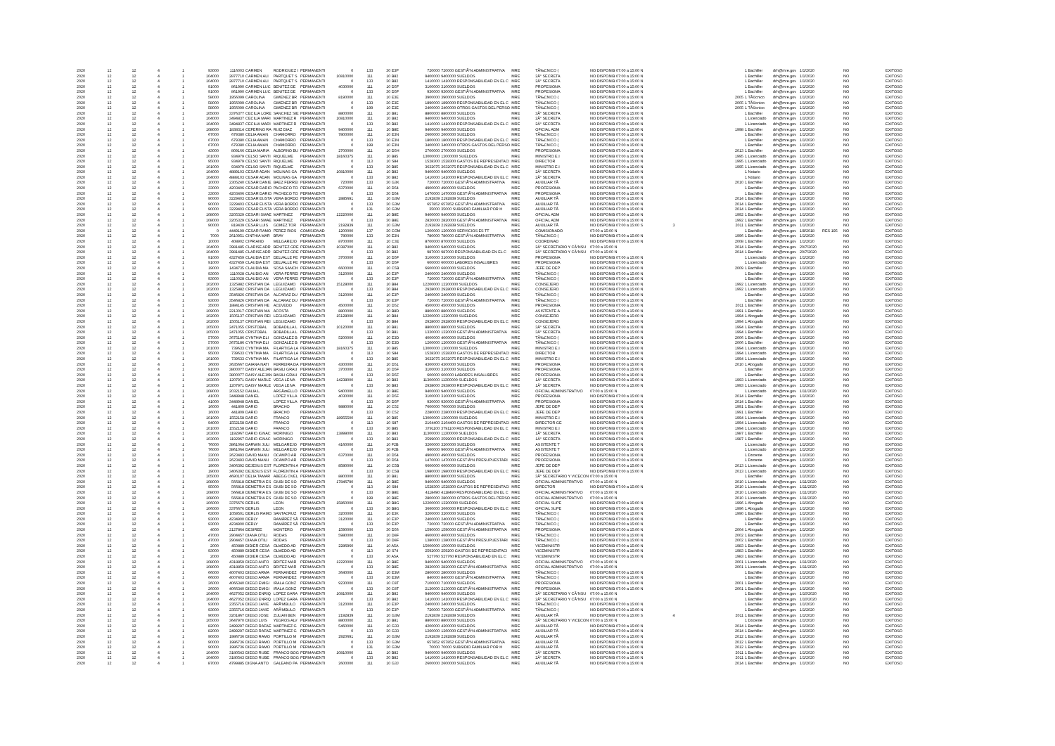| 2020 | 12 | 12 | 4 | 1 | 93000 | 1116003 | CARMEN | RODRIGUEZ I | PERMANENTI | 0 | 133 | 30 E3P | 720000 | 720000 GESTIÃ“N ADMINISTRATIVA | MRE | TÃ‰CNICO ( | NO DISPONIB 07:00 a 15:00 N | | | 1 Bachiller | drh@mre.gov | 1/1/2020 | | NO | EXITOSO |
| 2020 | 12 | 12 | 4 | 1 | 104000 | 2877710 | CARMEN ALI | PARTQUET S | PERMANENTI | 10810000 | 111 | 10 B82 | 9400000 | 9400000 SUELDOS | MRE | 2Â° SECRETA | NO DISPONIB 07:00 a 15:00 N | | | 1 Bachiller | drh@mre.gov | 1/1/2020 | | NO | EXITOSO |
| 2020 | 12 | 12 | 4 | 1 | 104000 | 2877710 | CARMEN ALI | PARTQUET S | PERMANENTI | 0 | 133 | 30 B82 | 1410000 | 1410000 RESPONSABILIDAD EN EL C | MRE | 2Â° SECRETA | NO DISPONIB 07:00 a 15:00 N | | | 1 Bachiller | drh@mre.gov | 1/1/2020 | | NO | EXITOSO |
| 2020 | 12 | 12 | 4 | 1 | 91000 | 861990 | CARMEN LUC | BENITEZ DE | PERMANENTI | 4030000 | 111 | 10 D5F | 3100000 | 3100000 SUELDOS | MRE | PROFESIONA | NO DISPONIB 07:00 a 15:00 N | | | 1 Bachiller | drh@mre.gov | 1/1/2020 | | NO | EXITOSO |
| 2020 | 12 | 12 | 4 | 1 | 91000 | 861990 | CARMEN LUC | BENITEZ DE | PERMANENTI | 0 | 133 | 30 D5F | 930000 | 930000 GESTIÃ“N ADMINISTRATIVA | MRE | PROFESIONA | NO DISPONIB 07:00 a 15:00 N | | | 1 Bachiller | drh@mre.gov | 1/1/2020 | | NO | EXITOSO |
| 2020 | 12 | 12 | 4 | 1 | 58000 | 1956099 | CAROLINA | GIMENEZ BR | PERMANENTI | 8190000 | 111 | 10 E3E | 3900000 | 3900000 SUELDOS | MRE | TÃ‰CNICO ( | NO DISPONIB 07:00 a 15:00 N | | 2005 | 1 TÃ©cnico | drh@mre.gov | 1/1/2020 | | NO | EXITOSO |
| 2020 | 12 | 12 | 4 | 1 | 58000 | 1956099 | CAROLINA | GIMENEZ BR | PERMANENTI | 0 | 133 | 30 E3E | 1890000 | 1890000 RESPONSABILIDAD EN EL C | MRE | TÃ‰CNICO ( | NO DISPONIB 07:00 a 15:00 N | | 2005 | 1 TÃ©cnico | drh@mre.gov | 1/1/2020 | | NO | EXITOSO |
| 2020 | 12 | 12 | 4 | 1 | 58000 | 1956099 | CAROLINA | GIMENEZ BR | PERMANENTI | 0 | 199 | 10 E3E | 2400000 | 2400000 OTROS GASTOS DEL PERSO | MRE | TÃ‰CNICO ( | NO DISPONIB 07:00 a 15:00 N | | 2005 | 1 TÃ©cnico | drh@mre.gov | 1/1/2020 | | NO | EXITOSO |
| 2020 | 12 | 12 | 4 | 1 | 105000 | 3376377 | CECILIA LORE | SANCHEZ SIE | PERMANENTI | 8800000 | 111 | 10 B81 | 8800000 | 8800000 SUELDOS | MRE | 3Â° SECRETA | NO DISPONIB 07:00 a 15:00 N | | | 1 Bachiller | drh@mre.gov | 1/1/2020 | | NO | EXITOSO |
| 2020 | 12 | 12 | 4 | 1 | 104000 | 3494837 | CECILIA MARI | MARTINEZ R | PERMANENTI | 10810000 | 111 | 10 B82 | 9400000 | 9400000 SUELDOS | MRE | 2Â° SECRETA | NO DISPONIB 07:00 a 15:00 N | | | 1 Licenciado | drh@mre.gov | 1/1/2020 | | NO | EXITOSO |
| 2020 | 12 | 12 | 4 | 1 | 104000 | 3494837 | CECILIA MARI | MARTINEZ R | PERMANENTI | 0 | 133 | 30 B82 | 1410000 | 1410000 RESPONSABILIDAD EN EL C | MRE | 2Â° SECRETA | NO DISPONIB 07:00 a 15:00 N | | | 1 Licenciado | drh@mre.gov | 1/1/2020 | | NO | EXITOSO |
| 2020 | 12 | 12 | 4 | 1 | 108000 | 1838314 | CEFERINO RA | RUIZ DIAZ | PERMANENTI | 9400000 | 111 | 10 B8E | 9400000 | 9400000 SUELDOS | MRE | OFICIAL ADM | NO DISPONIB 07:00 a 15:00 N | | 1998 | 1 Bachiller | drh@mre.gov | 1/1/2020 | | NO | EXITOSO |
| 2020 | 12 | 12 | 4 | 1 | 67000 | 679380 | CELIA AMAN | CHAMORRO | PERMANENTI | 7800000 | 111 | 10 E3N | 2600000 | 2600000 SUELDOS | MRE | TÃ‰CNICO ( | NO DISPONIB 07:00 a 15:00 N | | | 1 Bachiller | drh@mre.gov | 1/1/2020 | | NO | EXITOSO |
| 2020 | 12 | 12 | 4 | 1 | 67000 | 679380 | CELIA AMAN | CHAMORRO | PERMANENTI | 0 | 133 | 30 E3N | 1800000 | 1800000 RESPONSABILIDAD EN EL C | MRE | TÃ‰CNICO ( | NO DISPONIB 07:00 a 15:00 N | | | 1 Bachiller | drh@mre.gov | 1/1/2020 | | NO | EXITOSO |
| 2020 | 12 | 12 | 4 | 1 | 67000 | 679380 | CELIA AMAN | CHAMORRO | PERMANENTI | 0 | 199 | 10 E3N | 3400000 | 3400000 OTROS GASTOS DEL PERSO | MRE | TÃ‰CNICO ( | NO DISPONIB 07:00 a 15:00 N | | | 1 Bachiller | drh@mre.gov | 1/1/2020 | | NO | EXITOSO |
| 2020 | 12 | 12 | 4 | 1 | 43000 | 809166 | CELIA MARIA | ALBORNO BU | PERMANENTI | 2700000 | 111 | 10 D5H | 2700000 | 2700000 SUELDOS | MRE | PROFESIONA | NO DISPONIB 07:00 a 15:00 N | | 2013 | 1 Bachiller | drh@mre.gov | 1/1/2020 | | NO | EXITOSO |
| 2020 | 12 | 12 | 4 | 1 | 101000 | 934979 | CELSO SANTI | RIQUELME | PERMANENTI | 18160375 | 111 | 10 B85 | 13000000 | 13000000 SUELDOS | MRE | MINISTRO E.I | NO DISPONIB 07:00 a 15:00 N | | 1995 | 1 Licenciado | drh@mre.gov | 1/1/2020 | | NO | EXITOSO |
| 2020 | 12 | 12 | 4 | 1 | 95000 | 934979 | CELSO SANTI | RIQUELME | PERMANENTI | 0 | 113 | 10 S84 | 1528300 | 1528300 GASTOS DE REPRESENTACI | MRE | DIRECTOR | NO DISPONIB 07:00 a 15:00 N | | 1995 | 1 Licenciado | drh@mre.gov | 1/1/2020 | | NO | EXITOSO |
| 2020 | 12 | 12 | 4 | 1 | 101000 | 934979 | CELSO SANTI | RIQUELME | PERMANENTI | 0 | 133 | 30 B85 | 3632075 | 3632075 RESPONSABILIDAD EN EL C | MRE | MINISTRO E.I | NO DISPONIB 07:00 a 15:00 N | | 1995 | 1 Licenciado | drh@mre.gov | 1/1/2020 | | NO | EXITOSO |
| 2020 | 12 | 12 | 4 | 1 | 104000 | 4889103 | CESAR ADAN | MOLINAS GA | PERMANENTI | 10810000 | 111 | 10 B82 | 9400000 | 9400000 SUELDOS | MRE | 2Â° SECRETA | NO DISPONIB 07:00 a 15:00 N | | | 1 Notario | drh@mre.gov | 1/1/2020 | | NO | EXITOSO |
| 2020 | 12 | 12 | 4 | 1 | 104000 | 4889103 | CESAR ADAN | MOLINAS GA | PERMANENTI | 0 | 133 | 30 B82 | 1410000 | 1410000 RESPONSABILIDAD EN EL C | MRE | 2Â° SECRETA | NO DISPONIB 07:00 a 15:00 N | | | 1 Notario | drh@mre.gov | 1/1/2020 | | NO | EXITOSO |
| 2020 | 12 | 12 | 4 | 1 | 10000 | 2305240 | CESAR DANIE | BAEZ FERREI | PERMANENTI | 720000 | 133 | 30 G3K | 720000 | 720000 GESTIÃ“N ADMINISTRATIVA | MRE | AUXILIAR TÃ | NO DISPONIB 07:00 a 15:00 N | | 2010 | 1 Bachiller | drh@mre.gov | 1/1/2020 | | NO | EXITOSO |
| 2020 | 12 | 12 | 4 | 1 | 33000 | 4203406 | CESAR DARIO | PACHECO TO | PERMANENTI | 6370000 | 111 | 10 D54 | 4900000 | 4900000 SUELDOS | MRE | PROFESIONA | NO DISPONIB 07:00 a 15:00 N | | | 1 Bachiller | drh@mre.gov | 1/1/2020 | | NO | EXITOSO |
| 2020 | 12 | 12 | 4 | 1 | 33000 | 4203406 | CESAR DARIO | PACHECO TO | PERMANENTI | 0 | 133 | 30 D54 | 1470000 | 1470000 GESTIÃ“N ADMINISTRATIVA | MRE | PROFESIONA | NO DISPONIB 07:00 a 15:00 N | | | 1 Bachiller | drh@mre.gov | 1/1/2020 | | NO | EXITOSO |
| 2020 | 12 | 12 | 4 | 1 | 90000 | 3229403 | CESAR EUSTA | VERA BORDO | PERMANENTI | 2885691 | 111 | 10 G3M | 2192839 | 2192839 SUELDOS | MRE | AUXILIAR TÃ | NO DISPONIB 07:00 a 15:00 N | | 2014 | 1 Bachiller | drh@mre.gov | 1/1/2020 | | NO | EXITOSO |
| 2020 | 12 | 12 | 4 | 1 | 90000 | 3229403 | CESAR EUSTA | VERA BORDO | PERMANENTI | 0 | 133 | 30 G3M | 657852 | 657852 GESTIÃ“N ADMINISTRATIVA | MRE | AUXILIAR TÃ | NO DISPONIB 07:00 a 15:00 N | | 2014 | 1 Bachiller | drh@mre.gov | 1/1/2020 | | NO | EXITOSO |
| 2020 | 12 | 12 | 4 | 1 | 90000 | 3229403 | CESAR EUSTA | VERA BORDO | PERMANENTI | 0 | 131 | 30 G3M | 35000 | 35000 SUBSIDIO FAMILIAR POR H | MRE | AUXILIAR TÃ | NO DISPONIB 07:00 a 15:00 N | | 2014 | 1 Bachiller | drh@mre.gov | 1/1/2020 | | NO | EXITOSO |
| 2020 | 12 | 12 | 4 | 1 | 108000 | 3205329 | CESAR ISMAE | MARTINEZ | PERMANENTI | 12220000 | 111 | 10 B8E | 9400000 | 9400000 SUELDOS | MRE | OFICIAL ADM | NO DISPONIB 07:00 a 15:00 N | | 1992 | 1 Bachiller | drh@mre.gov | 1/1/2020 | | NO | EXITOSO |
| 2020 | 12 | 12 | 4 | 1 | 108000 | 3205329 | CESAR ISMAE | MARTINEZ | PERMANENTI | 0 | 133 | 30 B8E | 2820000 | 2820000 GESTIÃ“N ADMINISTRATIVA | MRE | OFICIAL ADM | NO DISPONIB 07:00 a 15:00 N | | 1992 | 1 Bachiller | drh@mre.gov | 1/1/2020 | | NO | EXITOSO |
| 2020 | 12 | 12 | 4 | 1 | 90000 | 819439 | CESAR LUIS | GOMEZ TOR | PERMANENTI | 2192839 | 111 | 10 G3M | 2192839 | 2192839 SUELDOS | MRE | AUXILIAR TÃ | NO DISPONIB 07:00 a 15:00 S | 3 | 2011 | 1 Bachiller | drh@mre.gov | 1/1/2020 | | NO | EXITOSO |
| 2020 | 12 | 12 | 4 | 1 | 0 | 4449199 | CESAR RAMO | PEREZ RIOS | COMISIONAD | 1200000 | 137 | 30 COM | 1200000 | 1200000 SERVICIOS ES TT | MRE | COMISIONADO | 07:00 a 15:00 N | | | 1 Bachiller | drh@mre.gov | 1/8/2018 | RES 195 | NO | EXITOSO |
| 2020 | 12 | 12 | 4 | 1 | 7000 | 2610951 | CINTHIA MAR | BRAY | PERMANENTI | 780000 | 133 | 30 E3N | 780000 | 780000 GESTIÃ“N ADMINISTRATIVA | MRE | TÃ‰CNICO ( | NO DISPONIB 07:00 a 15:00 N | | 1996 | 1 Bachiller | drh@mre.gov | 1/1/2020 | | NO | EXITOSO |
| 2020 | 12 | 12 | 4 | 1 | 10000 | 408902 | CIPRIANO | MELGAREJO | PERMANENTI | 8700000 | 111 | 10 C3E | 8700000 | 8700000 SUELDOS | MRE | COORDINAD | NO DISPONIB 07:00 a 15:00 N | | 2008 | 1 Bachiller | drh@mre.gov | 1/1/2020 | | NO | EXITOSO |
| 2020 | 12 | 12 | 4 | 1 | 104000 | 3981485 | CLARISE ADR | BENITEZ GRE | PERMANENTI | 10387000 | 111 | 10 B82 | 9400000 | 9400000 SUELDOS | MRE | 2Â° SECRETARIO Y CÃ“NSU | 07:00 a 15:00 N | | 2014 | 1 Bachiller | drh@mre.gov | 20/7/2020 | | NO | EXITOSO |
| 2020 | 12 | 12 | 4 | 1 | 104000 | 3981485 | CLARISE ADR | BENITEZ GRE | PERMANENTI | 0 | 133 | 30 B82 | 987000 | 987000 RESPONSABILIDAD EN EL C | MRE | 2Â° SECRETARIO Y CÃ“NSU | 07:00 a 15:00 N | | 2014 | 1 Bachiller | drh@mre.gov | 20/7/2020 | | NO | EXITOSO |
| 2020 | 12 | 12 | 4 | 1 | 91000 | 4327459 | CLAUDIA EST | DELVALLE FE | PERMANENTI | 3700000 | 111 | 10 D5F | 3100000 | 3100000 SUELDOS | MRE | PROFESIONA | NO DISPONIB 07:00 a 15:00 N | | | 1 Licenciado | drh@mre.gov | 1/1/2020 | | NO | EXITOSO |
| 2020 | 12 | 12 | 4 | 1 | 91000 | 4327459 | CLAUDIA EST | DELVALLE FE | PERMANENTI | 0 | 133 | 30 D5F | 600000 | 600000 LABORES INSALUBRES | MRE | PROFESIONA | NO DISPONIB 07:00 a 15:00 N | | | 1 Licenciado | drh@mre.gov | 1/1/2020 | | NO | EXITOSO |
| 2020 | 12 | 12 | 4 | 1 | 19000 | 1434735 | CLAUDIA MA | SOSA SANCH | PERMANENTI | 6600000 | 111 | 10 C5B | 6600000 | 6600000 SUELDOS | MRE | JEFE DE DEP | NO DISPONIB 07:00 a 15:00 N | | 2009 | 1 Bachiller | drh@mre.gov | 1/1/2020 | | NO | EXITOSO |
| 2020 | 12 | 12 | 4 | 1 | 93000 | 1110028 | CLAUDIO AN | VERA FERREI | PERMANENTI | 3120000 | 111 | 10 E3P | 2400000 | 2400000 SUELDOS | MRE | TÃ‰CNICO ( | NO DISPONIB 07:00 a 15:00 N | | | 1 Bachiller | drh@mre.gov | 1/1/2020 | | NO | EXITOSO |
| 2020 | 12 | 12 | 4 | 1 | 93000 | 1110028 | CLAUDIO AN | VERA FERREI | PERMANENTI | 0 | 133 | 30 E3P | 720000 | 720000 GESTIÃ“N ADMINISTRATIVA | MRE | TÃ‰CNICO ( | NO DISPONIB 07:00 a 15:00 N | | | 1 Bachiller | drh@mre.gov | 1/1/2020 | | NO | EXITOSO |
| 2020 | 12 | 12 | 4 | 1 | 102000 | 1325882 | CRISTIAN DA | LEGUIZAMO | PERMANENTI | 15128000 | 111 | 10 B84 | 12200000 | 12200000 SUELDOS | MRE | CONSEJERO | NO DISPONIB 07:00 a 15:00 N | | 1992 | 1 Licenciado | drh@mre.gov | 1/1/2020 | | NO | EXITOSO |
| 2020 | 12 | 12 | 4 | 1 | 102000 | 1325882 | CRISTIAN DA | LEGUIZAMO | PERMANENTI | 0 | 133 | 30 B84 | 2928000 | 2928000 RESPONSABILIDAD EN EL C | MRE | CONSEJERO | NO DISPONIB 07:00 a 15:00 N | | 1992 | 1 Licenciado | drh@mre.gov | 1/1/2020 | | NO | EXITOSO |
| 2020 | 12 | 12 | 4 | 1 | 93000 | 3546826 | CRISTIAN DA | ALCARAZ DU | PERMANENTI | 3120000 | 111 | 10 E3P | 2400000 | 2400000 SUELDOS | MRE | TÃ‰CNICO ( | NO DISPONIB 07:00 a 15:00 N | | | 1 Bachiller | drh@mre.gov | 1/1/2020 | | NO | EXITOSO |
| 2020 | 12 | 12 | 4 | 1 | 93000 | 3546826 | CRISTIAN DA | ALCARAZ DU | PERMANENTI | 0 | 133 | 30 E3P | 720000 | 720000 GESTIÃ“N ADMINISTRATIVA | MRE | TÃ‰CNICO ( | NO DISPONIB 07:00 a 15:00 N | | | 1 Bachiller | drh@mre.gov | 1/1/2020 | | NO | EXITOSO |
| 2020 | 12 | 12 | 4 | 1 | 35000 | 1884145 | CRISTIAN HE | ACEVEDO | PERMANENTI | 4500000 | 111 | 10 D52 | 4500000 | 4500000 SUELDOS | MRE | PROFESIONA | NO DISPONIB 07:00 a 15:00 N | | 2011 | 1 Bachiller | drh@mre.gov | 1/1/2020 | | NO | EXITOSO |
| 2020 | 12 | 12 | 4 | 1 | 109000 | 2213017 | CRISTIAN MA | ACOSTA | PERMANENTI | 8800000 | 111 | 10 B8D | 8800000 | 8800000 SUELDOS | MRE | ASISTENTE A | NO DISPONIB 07:00 a 15:00 N | | 1991 | 1 Bachiller | drh@mre.gov | 1/1/2020 | | NO | EXITOSO |
| 2020 | 12 | 12 | 4 | 1 | 102000 | 1505137 | CRISTIAN REI | LEGUIZAMO | PERMANENTI | 15128000 | 111 | 10 B84 | 12200000 | 12200000 SUELDOS | MRE | CONSEJERO | NO DISPONIB 07:00 a 15:00 N | | 1994 | 1 Abogado | drh@mre.gov | 1/1/2020 | | NO | EXITOSO |
| 2020 | 12 | 12 | 4 | 1 | 102000 | 1505137 | CRISTIAN REI | LEGUIZAMO | PERMANENTI | 0 | 133 | 30 B84 | 2928000 | 2928000 RESPONSABILIDAD EN EL C | MRE | CONSEJERO | NO DISPONIB 07:00 a 15:00 N | | 1994 | 1 Abogado | drh@mre.gov | 1/1/2020 | | NO | EXITOSO |
| 2020 | 12 | 12 | 4 | 1 | 105000 | 2471055 | CRISTOBAL | BOBADILLA L | PERMANENTI | 10120000 | 111 | 10 B81 | 8800000 | 8800000 SUELDOS | MRE | 3Â° SECRETA | NO DISPONIB 07:00 a 15:00 N | | 1994 | 1 Bachiller | drh@mre.gov | 1/1/2020 | | NO | EXITOSO |
| 2020 | 12 | 12 | 4 | 1 | 105000 | 2471055 | CRISTOBAL | BOBADILLA L | PERMANENTI | 0 | 133 | 30 B81 | 1320000 | 1320000 GESTIÃ“N ADMINISTRATIVA | MRE | 3Â° SECRETA | NO DISPONIB 07:00 a 15:00 N | | 1994 | 1 Bachiller | drh@mre.gov | 1/1/2020 | | NO | EXITOSO |
| 2020 | 12 | 12 | 4 | 1 | 57000 | 3675186 | CYNTHIA ELI | GONZALEZ B | PERMANENTI | 5200000 | 111 | 10 E3D | 4000000 | 4000000 SUELDOS | MRE | TÃ‰CNICO ( | NO DISPONIB 07:00 a 15:00 N | | 2006 | 1 Bachiller | drh@mre.gov | 1/1/2020 | | NO | EXITOSO |
| 2020 | 12 | 12 | 4 | 1 | 57000 | 3675186 | CYNTHIA ELI | GONZALEZ B | PERMANENTI | 0 | 133 | 30 E3D | 1200000 | 1200000 GESTIÃ“N ADMINISTRATIVA | MRE | TÃ‰CNICO ( | NO DISPONIB 07:00 a 15:00 N | | 2006 | 1 Bachiller | drh@mre.gov | 1/1/2020 | | NO | EXITOSO |
| 2020 | 12 | 12 | 4 | 1 | 101000 | 739633 | CYNTHIA MA | FILARTIGA LA | PERMANENTI | 18160375 | 111 | 10 B85 | 13000000 | 13000000 SUELDOS | MRE | MINISTRO E.I | NO DISPONIB 07:00 a 15:00 N | | 1994 | 1 Licenciado | drh@mre.gov | 1/1/2020 | | NO | EXITOSO |
| 2020 | 12 | 12 | 4 | 1 | 95000 | 739633 | CYNTHIA MA | FILARTIGA LA | PERMANENTI | 0 | 113 | 10 S84 | 1528300 | 1528300 GASTOS DE REPRESENTACI | MRE | DIRECTOR | NO DISPONIB 07:00 a 15:00 N | | 1994 | 1 Licenciado | drh@mre.gov | 1/1/2020 | | NO | EXITOSO |
| 2020 | 12 | 12 | 4 | 1 | 101000 | 739633 | CYNTHIA MA | FILARTIGA LA | PERMANENTI | 0 | 133 | 30 B85 | 3632075 | 3632075 RESPONSABILIDAD EN EL C | MRE | MINISTRO E.I | NO DISPONIB 07:00 a 15:00 N | | 1994 | 1 Licenciado | drh@mre.gov | 1/1/2020 | | NO | EXITOSO |
| 2020 | 12 | 12 | 4 | 1 | 36000 | 3635667 | DAIANA NATI | FERREIRA DA | PERMANENTI | 4300000 | 111 | 10 D51 | 4300000 | 4300000 SUELDOS | MRE | PROFESIONA | NO DISPONIB 07:00 a 15:00 N | | 2010 | 1 Abogado | drh@mre.gov | 1/1/2020 | | NO | EXITOSO |
| 2020 | 12 | 12 | 4 | 1 | 91000 | 3800077 | DAISY ALEJAN | BASILI GRAU | PERMANENTI | 3700000 | 111 | 10 D5F | 3100000 | 3100000 SUELDOS | MRE | PROFESIONA | NO DISPONIB 07:00 a 15:00 N | | | 1 Bachiller | drh@mre.gov | 1/1/2020 | | NO | EXITOSO |
| 2020 | 12 | 12 | 4 | 1 | 91000 | 3800077 | DAISY ALEJAN | BASILI GRAU | PERMANENTI | 0 | 133 | 30 D5F | 600000 | 600000 LABORES INSALUBRES | MRE | PROFESIONA | NO DISPONIB 07:00 a 15:00 N | | | 1 Bachiller | drh@mre.gov | 1/1/2020 | | NO | EXITOSO |
| 2020 | 12 | 12 | 4 | 1 | 103000 | 1207971 | DAISY MARLE | VEGA LEIVA | PERMANENTI | 14238000 | 111 | 10 B83 | 11300000 | 11300000 SUELDOS | MRE | 1Â° SECRETA | NO DISPONIB 07:00 a 15:00 N | | 1993 | 1 Licenciado | drh@mre.gov | 1/1/2020 | | NO | EXITOSO |
| 2020 | 12 | 12 | 4 | 1 | 103000 | 1207971 | DAISY MARLE | VEGA LEIVA | PERMANENTI | 0 | 133 | 30 B83 | 2938000 | 2938000 RESPONSABILIDAD EN EL C | MRE | 1Â° SECRETA | NO DISPONIB 07:00 a 15:00 N | | 1993 | 1 Licenciado | drh@mre.gov | 1/1/2020 | | NO | EXITOSO |
| 2020 | 12 | 12 | 4 | 1 | 108000 | 2032152 | DALIA L. | ARGÃœELLO | PERMANENTI | 9400000 | 111 | 10 B8E | 9400000 | 9400000 SUELDOS | MRE | OFICIAL ADMINISTRATIVO | 07:00 a 15:00 N | | | 1 Licenciado | drh@mre.gov | 1/11/2020 | | NO | EXITOSO |
| 2020 | 12 | 12 | 4 | 1 | 41000 | 3448948 | DANIEL | LOPEZ VILLA | PERMANENTI | 4030000 | 111 | 10 D5F | 3100000 | 3100000 SUELDOS | MRE | PROFESIONA | NO DISPONIB 07:00 a 15:00 N | | 2014 | 1 Bachiller | drh@mre.gov | 1/1/2020 | | NO | EXITOSO |
| 2020 | 12 | 12 | 4 | 1 | 41000 | 3448948 | DANIEL | LOPEZ VILLA | PERMANENTI | 0 | 133 | 30 D5F | 930000 | 930000 GESTIÃ“N ADMINISTRATIVA | MRE | PROFESIONA | NO DISPONIB 07:00 a 15:00 N | | 2014 | 1 Bachiller | drh@mre.gov | 1/1/2020 | | NO | EXITOSO |
| 2020 | 12 | 12 | 4 | 1 | 16000 | 441809 | DARIO | BRACHO | PERMANENTI | 9880000 | 111 | 10 C52 | 7600000 | 7600000 SUELDOS | MRE | JEFE DE DEP | NO DISPONIB 07:00 a 15:00 N | | 1991 | 1 Bachiller | drh@mre.gov | 1/1/2020 | | NO | EXITOSO |
| 2020 | 12 | 12 | 4 | 1 | 16000 | 441809 | DARIO | BRACHO | PERMANENTI | 0 | 133 | 30 C52 | 2280000 | 2280000 RESPONSABILIDAD EN EL C | MRE | JEFE DE DEP | NO DISPONIB 07:00 a 15:00 N | | 1991 | 1 Bachiller | drh@mre.gov | 1/1/2020 | | NO | EXITOSO |
| 2020 | 12 | 12 | 4 | 1 | 101000 | 1552158 | DARIO | FRANCO | PERMANENTI | 18955500 | 111 | 10 B85 | 13000000 | 13000000 SUELDOS | MRE | MINISTRO E.I | NO DISPONIB 07:00 a 15:00 N | | 1994 | 1 Licenciado | drh@mre.gov | 1/1/2020 | | NO | EXITOSO |
| 2020 | 12 | 12 | 4 | 1 | 94000 | 1552158 | DARIO | FRANCO | PERMANENTI | 0 | 113 | 10 S87 | 2164400 | 2164400 GASTOS DE REPRESENTACI | MRE | DIRECTOR GE | NO DISPONIB 07:00 a 15:00 N | | 1994 | 1 Licenciado | drh@mre.gov | 1/1/2020 | | NO | EXITOSO |
| 2020 | 12 | 12 | 4 | 1 | 101000 | 1552158 | DARIO | FRANCO | PERMANENTI | 0 | 133 | 30 B85 | 3791100 | 3791100 RESPONSABILIDAD EN EL C | MRE | MINISTRO E.I | NO DISPONIB 07:00 a 15:00 N | | 1994 | 1 Licenciado | drh@mre.gov | 1/1/2020 | | NO | EXITOSO |
| 2020 | 12 | 12 | 4 | 1 | 103000 | 1192967 | DARIO IGNAC | MORINIGO | PERMANENTI | 13899000 | 111 | 10 B83 | 11300000 | 11300000 SUELDOS | MRE | 1Â° SECRETA | NO DISPONIB 07:00 a 15:00 N | | 1987 | 1 Bachiller | drh@mre.gov | 1/1/2020 | | NO | EXITOSO |
| 2020 | 12 | 12 | 4 | 1 | 103000 | 1192967 | DARIO IGNAC | MORINIGO | PERMANENTI | 0 | 133 | 30 B83 | 2599000 | 2599000 RESPONSABILIDAD EN EL C | MRE | 1Â° SECRETA | NO DISPONIB 07:00 a 15:00 N | | 1987 | 1 Bachiller | drh@mre.gov | 1/1/2020 | | NO | EXITOSO |
| 2020 | 12 | 12 | 4 | 1 | 76000 | 3861064 | DARWIN JULI | MELGAREJO | PERMANENTI | 4160000 | 111 | 10 F2B | 3200000 | 3200000 SUELDOS | MRE | ASISTENTE T | NO DISPONIB 07:00 a 15:00 N | | | 1 Licenciado | drh@mre.gov | 1/1/2020 | | NO | EXITOSO |
| 2020 | 12 | 12 | 4 | 1 | 76000 | 3861064 | DARWIN JULI | MELGAREJO | PERMANENTI | 0 | 133 | 30 F2B | 960000 | 960000 GESTIÃ“N ADMINISTRATIVA | MRE | ASISTENTE T | NO DISPONIB 07:00 a 15:00 N | | | 1 Licenciado | drh@mre.gov | 1/1/2020 | | NO | EXITOSO |
| 2020 | 12 | 12 | 4 | 1 | 33000 | 2623493 | DAVID MANU | OCAMPO AR | PERMANENTI | 6370000 | 111 | 10 D54 | 4900000 | 4900000 SUELDOS | MRE | PROFESIONA | NO DISPONIB 07:00 a 15:00 N | | | 1 Docente | drh@mre.gov | 1/1/2020 | | NO | EXITOSO |
| 2020 | 12 | 12 | 4 | 1 | 33000 | 2623493 | DAVID MANU | OCAMPO AR | PERMANENTI | 0 | 133 | 30 D54 | 1470000 | 1470000 GESTIÃ“N PRESUPUESTARI | MRE | PROFESIONA | NO DISPONIB 07:00 a 15:00 N | | | 1 Docente | drh@mre.gov | 1/1/2020 | | NO | EXITOSO |
| 2020 | 12 | 12 | 4 | 1 | 19000 | 3406392 | DEJESUS EST | FLORENTIN A | PERMANENTI | 8580000 | 111 | 10 C5B | 6600000 | 6600000 SUELDOS | MRE | JEFE DE DEP | NO DISPONIB 07:00 a 15:00 N | | 2013 | 1 Licenciado | drh@mre.gov | 1/1/2020 | | NO | EXITOSO |
| 2020 | 12 | 12 | 4 | 1 | 19000 | 3406392 | DEJESUS EST | FLORENTIN A | PERMANENTI | 0 | 133 | 30 C5B | 1980000 | 1980000 RESPONSABILIDAD EN EL C | MRE | JEFE DE DEP | NO DISPONIB 07:00 a 15:00 N | | 2013 | 1 Licenciado | drh@mre.gov | 1/1/2020 | | NO | EXITOSO |
| 2020 | 12 | 12 | 4 | 1 | 105000 | 4690107 | DELIA TAMAR | ABEGG OVEL | PERMANENTI | 8800000 | 111 | 10 B81 | 8800000 | 8800000 SUELDOS | MRE | 3Â° SECRETARIO Y VICECON | 07:00 a 15:00 N | | | 1 Bachiller | drh@mre.gov | 1/1/2020 | | NO | EXITOSO |
| 2020 | 12 | 12 | 4 | 1 | 108000 | 566818 | DEMETRIA ES | GIUBI DE SO | PERMANENTI | 17846790 | 111 | 10 B8E | 9400000 | 9400000 SUELDOS | MRE | OFICIAL ADMINISTRATIVO | 07:00 a 15:00 N | | 2010 | 1 Licenciado | drh@mre.gov | 1/11/2020 | | NO | EXITOSO |
| 2020 | 12 | 12 | 4 | 1 | 95000 | 566818 | DEMETRIA ES | GIUBI DE SO | PERMANENTI | 0 | 113 | 10 S84 | 1528300 | 1528300 GASTOS DE REPRESENTACI | MRE | DIRECTOR | NO DISPONIB 07:00 a 15:00 N | | 2010 | 1 Licenciado | drh@mre.gov | 1/11/2020 | | NO | EXITOSO |
| 2020 | 12 | 12 | 4 | 1 | 108000 | 566818 | DEMETRIA ES | GIUBI DE SO | PERMANENTI | 0 | 133 | 30 B8E | 4118490 | 4118490 RESPONSABILIDAD EN EL C | MRE | OFICIAL ADMINISTRATIVO | 07:00 a 15:00 N | | 2010 | 1 Licenciado | drh@mre.gov | 1/11/2020 | | NO | EXITOSO |
| 2020 | 12 | 12 | 4 | 1 | 108000 | 566818 | DEMETRIA ES | GIUBI DE SO | PERMANENTI | 0 | 199 | 10 B8E | 2800000 | 2800000 OTROS GASTOS DEL PERSO | MRE | OFICIAL ADMINISTRATIVO | 07:00 a 15:00 N | | 2010 | 1 Licenciado | drh@mre.gov | 1/11/2020 | | NO | EXITOSO |
| 2020 | 12 | 12 | 4 | 1 | 106000 | 3376676 | DERLIS | LEON | PERMANENTI | 15860000 | 111 | 10 B8G | 12200000 | 12200000 SUELDOS | MRE | OFICIAL SUPE | NO DISPONIB 07:00 a 15:00 N | | 1996 | 1 Abogado | drh@mre.gov | 1/1/2020 | | NO | EXITOSO |
| 2020 | 12 | 12 | 4 | 1 | 106000 | 3376676 | DERLIS | LEON | PERMANENTI | 0 | 133 | 30 B8G | 3660000 | 3660000 RESPONSABILIDAD EN EL C | MRE | OFICIAL SUPE | NO DISPONIB 07:00 a 15:00 N | | 1996 | 1 Abogado | drh@mre.gov | 1/1/2020 | | NO | EXITOSO |
| 2020 | 12 | 12 | 4 | 1 | 63000 | 1059501 | DERLIS RAMO | SANTACRUZ | PERMANENTI | 3200000 | 111 | 10 E3K | 3200000 | 3200000 SUELDOS | MRE | TÃ‰CNICO ( | NO DISPONIB 07:00 a 15:00 N | | 1990 | 1 Bachiller | drh@mre.gov | 1/1/2020 | | NO | EXITOSO |
| 2020 | 12 | 12 | 4 | 1 | 93000 | 4234900 | DERLY | RAMÃREZ SÃ | PERMANENTI | 3120000 | 111 | 10 E3P | 2400000 | 2400000 SUELDOS | MRE | TÃ‰CNICO ( | NO DISPONIB 07:00 a 15:00 N | | | 1 Bachiller | drh@mre.gov | 1/1/2020 | | NO | EXITOSO |
| 2020 | 12 | 12 | 4 | 1 | 93000 | 4234900 | DERLY | RAMÃREZ SÃ | PERMANENTI | 0 | 133 | 30 E3P | 720000 | 720000 GESTIÃ“N ADMINISTRATIVA | MRE | TÃ‰CNICO ( | NO DISPONIB 07:00 a 15:00 N | | | 1 Bachiller | drh@mre.gov | 1/1/2020 | | NO | EXITOSO |
| 2020 | 12 | 12 | 4 | 1 | 4000 | 2127864 | DESIREE | MONTERO | PERMANENTI | 1590000 | 133 | 30 D56 | 1590000 | 1590000 GESTIÃ“N ADMINISTRATIVA | MRE | PROFESIONA | NO DISPONIB 07:00 a 15:00 N | | 2004 | 1 Abogado | drh@mre.gov | 1/1/2020 | | NO | EXITOSO |
| 2020 | 12 | 12 | 4 | 1 | 47000 | 2904457 | DIANA OTILI | RODAS | PERMANENTI | 5980000 | 111 | 10 D8F | 4600000 | 4600000 SUELDOS | MRE | TÃ‰CNICO ( | NO DISPONIB 07:00 a 15:00 N | | 2002 | 1 Bachiller | drh@mre.gov | 1/1/2020 | | NO | EXITOSO |
| 2020 | 12 | 12 | 4 | 1 | 47000 | 2904457 | DIANA OTILI | RODAS | PERMANENTI | 0 | 133 | 30 D8F | 1380000 | 1380000 GESTIÃ“N PRESUPUESTARI | MRE | TÃ‰CNICO ( | NO DISPONIB 07:00 a 15:00 N | | 2002 | 1 Bachiller | drh@mre.gov | 1/1/2020 | | NO | EXITOSO |
| 2020 | 12 | 12 | 4 | 1 | 2000 | 450889 | DIDIER CESA | OLMEDO AD | PERMANENTI | 2286960 | 111 | 10 A5A | 15000000 | 1500000 SUELDOS | MRE | VICEMINISTR | NO DISPONIB 07:00 a 15:00 N | | 1983 | 1 Bachiller | drh@mre.gov | 1/1/2020 | | NO | EXITOSO |
| 2020 | 12 | 12 | 4 | 1 | 93000 | 450889 | DIDIER CESA | OLMEDO AD | PERMANENTI | 0 | 113 | 10 S74 | 2592000 | 259200 GASTOS DE REPRESENTACI | MRE | VICEMINISTR | NO DISPONIB 07:00 a 15:00 N | | 1983 | 1 Bachiller | drh@mre.gov | 1/1/2020 | | NO | EXITOSO |
| 2020 | 12 | 12 | 4 | 1 | 2000 | 450889 | DIDIER CESA | OLMEDO AD | PERMANENTI | 0 | 133 | 30 A5A | 527760 | 527760 RESPONSABILIDAD EN EL C | MRE | VICEMINISTR | NO DISPONIB 07:00 a 15:00 N | | 1983 | 1 Bachiller | drh@mre.gov | 1/1/2020 | | NO | EXITOSO |
| 2020 | 12 | 12 | 4 | 1 | 108000 | 4318859 | DIEGO ANTO | BRITEZ MAR | PERMANENTI | 12220000 | 111 | 10 B8E | 9400000 | 9400000 SUELDOS | MRE | OFICIAL ADMINISTRATIVO | 07:00 a 15:00 N | | 2001 | 1 Licenciado | drh@mre.gov | 1/11/2020 | | NO | EXITOSO |
| 2020 | 12 | 12 | 4 | 1 | 108000 | 4318859 | DIEGO ANTO | BRITEZ MAR | PERMANENTI | 0 | 133 | 30 B8E | 2820000 | 2820000 GESTIÃ“N ADMINISTRATIVA | MRE | OFICIAL ADMINISTRATIVO | 07:00 a 15:00 N | | 2001 | 1 Licenciado | drh@mre.gov | 1/11/2020 | | NO | EXITOSO |
| 2020 | 12 | 12 | 4 | 1 | 66000 | 4007403 | DIEGO ARMA | FERNANDEZ | PERMANENTI | 3640000 | 111 | 10 E3M | 2800000 | 2800000 SUELDOS | MRE | TÃ‰CNICO ( | NO DISPONIB 07:00 a 15:00 N | | | 1 Bachiller | drh@mre.gov | 1/1/2020 | | NO | EXITOSO |
| 2020 | 12 | 12 | 4 | 1 | 66000 | 4007403 | DIEGO ARMA | FERNANDEZ | PERMANENTI | 0 | 133 | 30 E3M | 840000 | 840000 GESTIÃ“N ADMINISTRATIVA | MRE | TÃ‰CNICO ( | NO DISPONIB 07:00 a 15:00 N | | | 1 Bachiller | drh@mre.gov | 1/1/2020 | | NO | EXITOSO |
| 2020 | 12 | 12 | 4 | 1 | 26000 | 4066340 | DIEGO EMIGI | IRALA GONZ | PERMANENTI | 9230000 | 111 | 10 C8T | 7100000 | 7100000 SUELDOS | MRE | PROFESIONA | NO DISPONIB 07:00 a 15:00 N | | 2001 | 1 Bachiller | drh@mre.gov | 1/1/2020 | | NO | EXITOSO |
| 2020 | 12 | 12 | 4 | 1 | 26000 | 4066340 | DIEGO EMIGI | IRALA GONZ | PERMANENTI | 0 | 133 | 30 C8T | 2130000 | 2130000 GESTIÃ“N ADMINISTRATIVA | MRE | PROFESIONA | NO DISPONIB 07:00 a 15:00 N | | 2001 | 1 Bachiller | drh@mre.gov | 1/1/2020 | | NO | EXITOSO |
| 2020 | 12 | 12 | 4 | 1 | 104000 | 4627052 | DIEGO ENRIQ | LOPEZ GARA | PERMANENTI | 10810000 | 111 | 10 B82 | 9400000 | 9400000 SUELDOS | MRE | 2Â° SECRETARIO Y CÃ“NSU | 07:00 a 15:00 N | | | 1 Bachiller | drh@mre.gov | 1/10/2020 | | NO | EXITOSO |
| 2020 | 12 | 12 | 4 | 1 | 104000 | 4627052 | DIEGO ENRIQ | LOPEZ GARA | PERMANENTI | 0 | 133 | 30 B82 | 1410000 | 1410000 RESPONSABILIDAD EN EL C | MRE | 2Â° SECRETARIO Y CÃ“NSU | 07:00 a 15:00 N | | | 1 Bachiller | drh@mre.gov | 1/10/2020 | | NO | EXITOSO |
| 2020 | 12 | 12 | 4 | 1 | 93000 | 2355716 | DIEGO JAVIE | ARÃ‘MBULO | PERMANENTI | 3120000 | 111 | 10 E3P | 2400000 | 2400000 SUELDOS | MRE | TÃ‰CNICO ( | NO DISPONIB 07:00 a 15:00 N | | | 1 Bachiller | drh@mre.gov | 1/1/2020 | | NO | EXITOSO |
| 2020 | 12 | 12 | 4 | 1 | 93000 | 2355716 | DIEGO JAVIE | ARÃ‘MBULO | PERMANENTI | 0 | 133 | 30 E3P | 720000 | 720000 GESTIÃ“N ADMINISTRATIVA | MRE | TÃ‰CNICO ( | NO DISPONIB 07:00 a 15:00 N | | | 1 Bachiller | drh@mre.gov | 1/1/2020 | | NO | EXITOSO |
| 2020 | 12 | 12 | 4 | 1 | 90000 | 3201867 | DIEGO JOSE | ZULIAN BEN | PERMANENTI | 2192839 | 111 | 10 G3M | 2192839 | 2192839 SUELDOS | MRE | AUXILIAR TÃ | NO DISPONIB 07:00 a 15:00 S | 4 | 2011 | 1 Bachiller | drh@mre.gov | 1/1/2020 | | NO | EXITOSO |
| 2020 | 12 | 12 | 4 | 1 | 105000 | 3647970 | DIEGO LUIS | YEGROS ALV | PERMANENTI | 8800000 | 111 | 10 B81 | 8800000 | 8800000 SUELDOS | MRE | 3Â° SECRETARIO Y VICECON | 07:00 a 15:00 N | | | 1 Docente | drh@mre.gov | 1/1/2020 | | NO | EXITOSO |
| 2020 | 12 | 12 | 4 | 1 | 82000 | 2499297 | DIEGO RAFAE | MARTINEZ G | PERMANENTI | 5460000 | 111 | 10 G33 | 4200000 | 4200000 SUELDOS | MRE | AUXILIAR TÃ | NO DISPONIB 07:00 a 15:00 N | | 2014 | 1 Bachiller | drh@mre.gov | 1/1/2020 | | NO | EXITOSO |
| 2020 | 12 | 12 | 4 | 1 | 82000 | 2499297 | DIEGO RAFAE | MARTINEZ G | PERMANENTI | 0 | 133 | 30 G33 | 1260000 | 1260000 GESTIÃ“N ADMINISTRATIVA | MRE | AUXILIAR TÃ | NO DISPONIB 07:00 a 15:00 N | | 2014 | 1 Bachiller | drh@mre.gov | 1/1/2020 | | NO | EXITOSO |
| 2020 | 12 | 12 | 4 | 1 | 90000 | 1986736 | DIEGO RAMO | PORTILLO M | PERMANENTI | 2920691 | 111 | 10 G3M | 2192839 | 2192839 SUELDOS | MRE | AUXILIAR TÃ | NO DISPONIB 07:00 a 15:00 N | | 2012 | 1 Bachiller | drh@mre.gov | 1/1/2020 | | NO | EXITOSO |
| 2020 | 12 | 12 | 4 | 1 | 90000 | 1986736 | DIEGO RAMO | PORTILLO M | PERMANENTI | 0 | 133 | 30 G3M | 657852 | 657852 GESTIÃ“N ADMINISTRATIVA | MRE | AUXILIAR TÃ | NO DISPONIB 07:00 a 15:00 N | | 2012 | 1 Bachiller | drh@mre.gov | 1/1/2020 | | NO | EXITOSO |
| 2020 | 12 | 12 | 4 | 1 | 90000 | 1986736 | DIEGO RAMO | PORTILLO M | PERMANENTI | 0 | 131 | 30 G3M | 70000 | 70000 SUBSIDIO FAMILIAR POR H | MRE | AUXILIAR TÃ | NO DISPONIB 07:00 a 15:00 N | | 2012 | 1 Bachiller | drh@mre.gov | 1/1/2020 | | NO | EXITOSO |
| 2020 | 12 | 12 | 4 | 1 | 104000 | 3180543 | DIEGO RUBE | FRANCO BOG | PERMANENTI | 10810000 | 111 | 10 B82 | 9400000 | 9400000 SUELDOS | MRE | 2Â° SECRETA | NO DISPONIB 07:00 a 15:00 N | | 2011 | 1 Bachiller | drh@mre.gov | 1/1/2020 | | NO | EXITOSO |
| 2020 | 12 | 12 | 4 | 1 | 104000 | 3180543 | DIEGO RUBE | FRANCO BOG | PERMANENTI | 0 | 133 | 30 B82 | 1410000 | 1410000 RESPONSABILIDAD EN EL C | MRE | 2Â° SECRETA | NO DISPONIB 07:00 a 15:00 N | | 2011 | 1 Bachiller | drh@mre.gov | 1/1/2020 | | NO | EXITOSO |
| 2020 | 12 | 12 | 4 | 1 | 87000 | 4799885 | DIGNA ANTO | GALEANO PA | PERMANENTI | 2600000 | 111 | 10 G3J | 2600000 | 2600000 SUELDOS | MRE | AUXILIAR TÃ | NO DISPONIB 07:00 a 15:00 N | | 2014 | 1 Bachiller | drh@mre.gov | 1/1/2020 | | NO | EXITOSO |